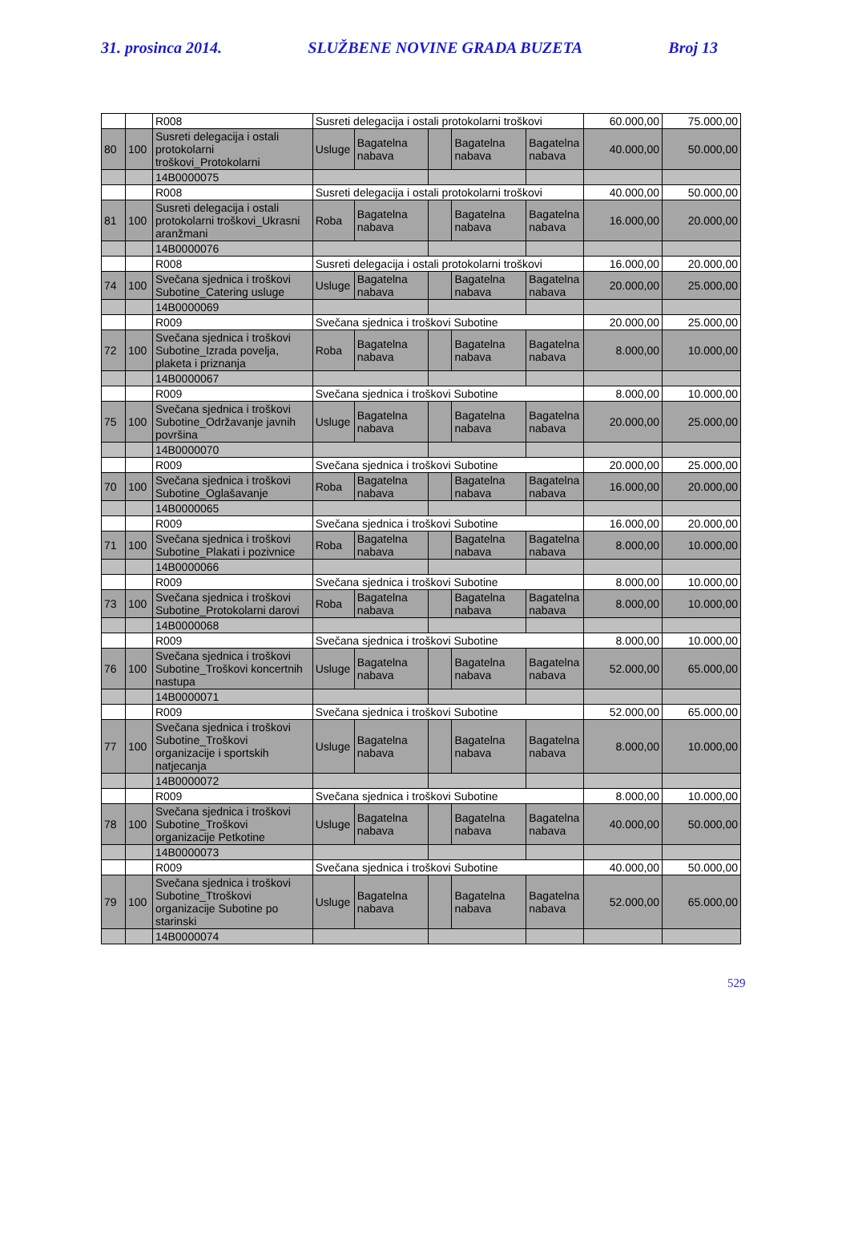31. prosinca 2014. SLUŽBENE NOVINE GRADA BUZETA Broj 13
| | | R008 | Susreti delegacija i ostali protokolarni troškovi | | | | | 60.000,00 | 75.000,00 |
| 80 | 100 | Susreti delegacija i ostali protokolarni troškovi_Protokolarni | Usluge | Bagatelna nabava | | Bagatelna nabava | Bagatelna nabava | 40.000,00 | 50.000,00 |
| | | 14B0000075 | | | | | | | |
| | | R008 | Susreti delegacija i ostali protokolarni troškovi | | | | | 40.000,00 | 50.000,00 |
| 81 | 100 | Susreti delegacija i ostali protokolarni troškovi_Ukrasni aranžmani | Roba | Bagatelna nabava | | Bagatelna nabava | Bagatelna nabava | 16.000,00 | 20.000,00 |
| | | 14B0000076 | | | | | | | |
| | | R008 | Susreti delegacija i ostali protokolarni troškovi | | | | | 16.000,00 | 20.000,00 |
| 74 | 100 | Svečana sjednica i troškovi Subotine_Catering usluge | Usluge | Bagatelna nabava | | Bagatelna nabava | Bagatelna nabava | 20.000,00 | 25.000,00 |
| | | 14B0000069 | | | | | | | |
| | | R009 | Svečana sjednica i troškovi Subotine | | | | | 20.000,00 | 25.000,00 |
| 72 | 100 | Svečana sjednica i troškovi Subotine_Izrada povelja, plaketa i priznanja | Roba | Bagatelna nabava | | Bagatelna nabava | Bagatelna nabava | 8.000,00 | 10.000,00 |
| | | 14B0000067 | | | | | | | |
| | | R009 | Svečana sjednica i troškovi Subotine | | | | | 8.000,00 | 10.000,00 |
| 75 | 100 | Svečana sjednica i troškovi Subotine_Održavanje javnih površina | Usluge | Bagatelna nabava | | Bagatelna nabava | Bagatelna nabava | 20.000,00 | 25.000,00 |
| | | 14B0000070 | | | | | | | |
| | | R009 | Svečana sjednica i troškovi Subotine | | | | | 20.000,00 | 25.000,00 |
| 70 | 100 | Svečana sjednica i troškovi Subotine_Oglašavanje | Roba | Bagatelna nabava | | Bagatelna nabava | Bagatelna nabava | 16.000,00 | 20.000,00 |
| | | 14B0000065 | | | | | | | |
| | | R009 | Svečana sjednica i troškovi Subotine | | | | | 16.000,00 | 20.000,00 |
| 71 | 100 | Svečana sjednica i troškovi Subotine_Plakati i pozivnice | Roba | Bagatelna nabava | | Bagatelna nabava | Bagatelna nabava | 8.000,00 | 10.000,00 |
| | | 14B0000066 | | | | | | | |
| | | R009 | Svečana sjednica i troškovi Subotine | | | | | 8.000,00 | 10.000,00 |
| 73 | 100 | Svečana sjednica i troškovi Subotine_Protokolarni darovi | Roba | Bagatelna nabava | | Bagatelna nabava | Bagatelna nabava | 8.000,00 | 10.000,00 |
| | | 14B0000068 | | | | | | | |
| | | R009 | Svečana sjednica i troškovi Subotine | | | | | 8.000,00 | 10.000,00 |
| 76 | 100 | Svečana sjednica i troškovi Subotine_Troškovi koncertnih nastupa | Usluge | Bagatelna nabava | | Bagatelna nabava | Bagatelna nabava | 52.000,00 | 65.000,00 |
| | | 14B0000071 | | | | | | | |
| | | R009 | Svečana sjednica i troškovi Subotine | | | | | 52.000,00 | 65.000,00 |
| 77 | 100 | Svečana sjednica i troškovi Subotine_Troškovi organizacije i sportskih natjecanja | Usluge | Bagatelna nabava | | Bagatelna nabava | Bagatelna nabava | 8.000,00 | 10.000,00 |
| | | 14B0000072 | | | | | | | |
| | | R009 | Svečana sjednica i troškovi Subotine | | | | | 8.000,00 | 10.000,00 |
| 78 | 100 | Svečana sjednica i troškovi Subotine_Troškovi organizacije Petkotine | Usluge | Bagatelna nabava | | Bagatelna nabava | Bagatelna nabava | 40.000,00 | 50.000,00 |
| | | 14B0000073 | | | | | | | |
| | | R009 | Svečana sjednica i troškovi Subotine | | | | | 40.000,00 | 50.000,00 |
| 79 | 100 | Svečana sjednica i troškovi Subotine_Ttroškovi organizacije Subotine po starinski | Usluge | Bagatelna nabava | | Bagatelna nabava | Bagatelna nabava | 52.000,00 | 65.000,00 |
| | | 14B0000074 | | | | | | | |
529